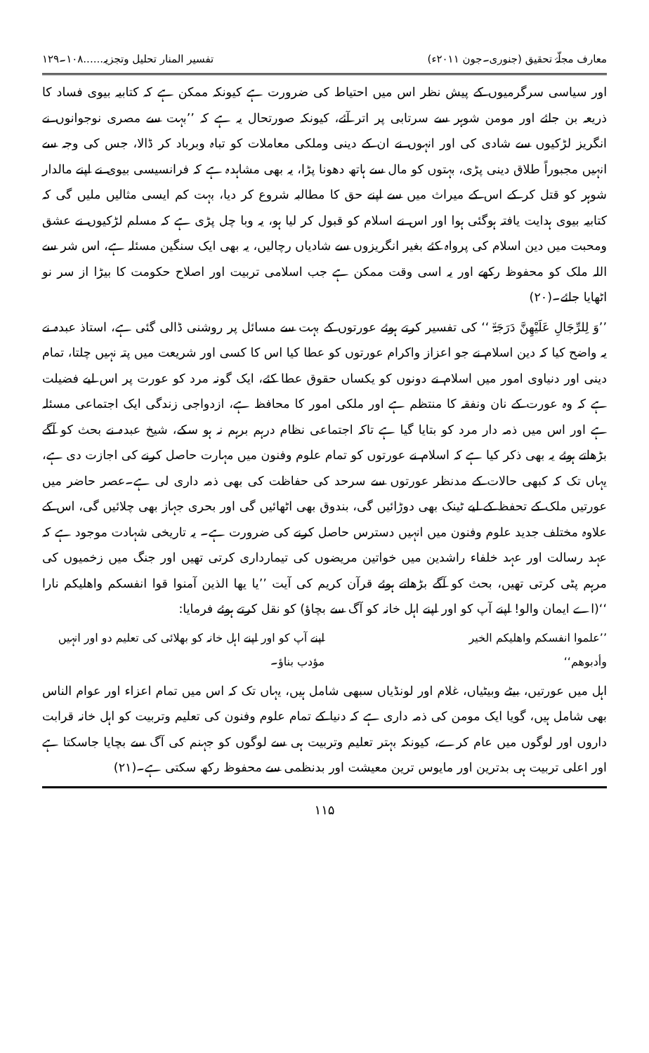معارف مجلّۂ تحقیق (جنوری۔جون ۲۰۱۱ء) تفسیر المنار تحلیل وتجزیہ......۱۰۸۔۱۲۹
اور سیاسی سرگرمیوں کے پیش نظر اس میں احتیاط کی ضرورت ہے کیونکہ ممکن ہے کہ کتابیہ بیوی فساد کا ذریعہ بن جائے اور مومن شوہر سے سرتابی پر اتر آئے، کیونکہ صورتحال یہ ہے کہ ’’بہت سے مصری نوجوانوں نے انگریز لڑکیوں سے شادی کی اور انہوں نے ان کے دینی وملکی معاملات کو تباہ وبرباد کر ڈالا، جس کی وجہ سے انہیں مجبوراً طلاق دینی پڑی، بہتوں کو مال سے ہاتھ دھونا پڑا، یہ بھی مشاہدہ ہے کہ فرانسیسی بیوی نے اپنے مالدار شوہر کو قتل کر کے اس کے میراث میں سے اپنے حق کا مطالبہ شروع کر دیا، بہت کم ایسی مثالیں ملیں گی کہ کتابیہ بیوی ہدایت یافتہ ہوگئی ہوا اور اس نے اسلام کو قبول کر لیا ہو، یہ وبا چل پڑی ہے کہ مسلم لڑکیوں نے عشق ومحبت میں دین اسلام کی پرواہ کئے بغیر انگریزوں سے شادیاں رچالیں، یہ بھی ایک سنگین مسئلہ ہے، اس شر سے اللہ ملک کو محفوظ رکھے اور یہ اسی وقت ممکن ہے جب اسلامی تربیت اور اصلاح حکومت کا بیڑا از سر نو اٹھایا جائے۔(۲۰)
’’وَ لِلرِّجَالِ عَلَیْھِنَّ دَرَجَۃٌ ‘‘ کی تفسیر کرتے ہوئے عورتوں کے بہت سے مسائل پر روشنی ڈالی گئی ہے، استاذ عبدہ نے یہ واضح کیا کہ دین اسلام نے جو اعزاز واکرام عورتوں کو عطا کیا اس کا کسی اور شریعت میں پتہ نہیں چلتا، تمام دینی اور دنیاوی امور میں اسلام نے دونوں کو یکساں حقوق عطا کئے، ایک گونہ مرد کو عورت پر اس لیے فضیلت ہے کہ وہ عورت کے نان ونفقہ کا منتظم ہے اور ملکی امور کا محافظ ہے، ازدواجی زندگی ایک اجتماعی مسئلہ ہے اور اس میں ذمہ دار مرد کو بتایا گیا ہے تاکہ اجتماعی نظام درہم برہم نہ ہو سکے، شیخ عبدہ نے بحث کو آگے بڑھاتے ہوئے یہ بھی ذکر کیا ہے کہ اسلام نے عورتوں کو تمام علوم وفنون میں مہارت حاصل کرنے کی اجازت دی ہے، یہاں تک کہ کبھی حالات کے مدنظر عورتوں سے سرحد کی حفاظت کی بھی ذمہ داری لی ہے۔عصر حاضر میں عورتیں ملک کے تحفظ کے لیے ٹینک بھی دوڑائیں گی، بندوق بھی اٹھائیں گی اور بحری جہاز بھی چلائیں گی، اس کے علاوہ مختلف جدید علوم وفنون میں انہیں دسترس حاصل کرنے کی ضرورت ہے۔ یہ تاریخی شہادت موجود ہے کہ عہد رسالت اور عہد خلفاء راشدین میں خواتین مریضوں کی تیمارداری کرتی تھیں اور جنگ میں زخمیوں کی مرہم پٹی کرتی تھیں، بحث کو آگے بڑھاتے ہوئے قرآن کریم کی آیت ’’یا یھا الذین آمنوا قوا انفسکم واھلیکم نارا ‘‘(اے ایمان والو! اپنے آپ کو اور اپنے اہل خانہ کو آگ سے بچاؤ) کو نقل کرتے ہوئے فرمایا:
’’علموا انفسکم واھلیکم الخیر
وأدبوھم‘‘
اپنے آپ کو اور اپنے اہل خانہ کو بھلائی کی تعلیم دو اور انہیں
مؤدب بناؤ۔
اہل میں عورتیں، بیٹے وبیٹیاں، غلام اور لونڈیاں سبھی شامل ہیں، یہاں تک کہ اس میں تمام اعزاء اور عوام الناس بھی شامل ہیں، گویا ایک مومن کی ذمہ داری ہے کہ دنیا کے تمام علوم وفنون کی تعلیم وتربیت کو اہل خانہ قرابت داروں اور لوگوں میں عام کرے، کیونکہ بہتر تعلیم وتربیت ہی سے لوگوں کو جہنم کی آگ سے بچایا جاسکتا ہے اور اعلی تربیت ہی بدترین اور مایوس ترین معیشت اور بدنظمی سے محفوظ رکھ سکتی ہے۔(۲۱)
۱۱۵